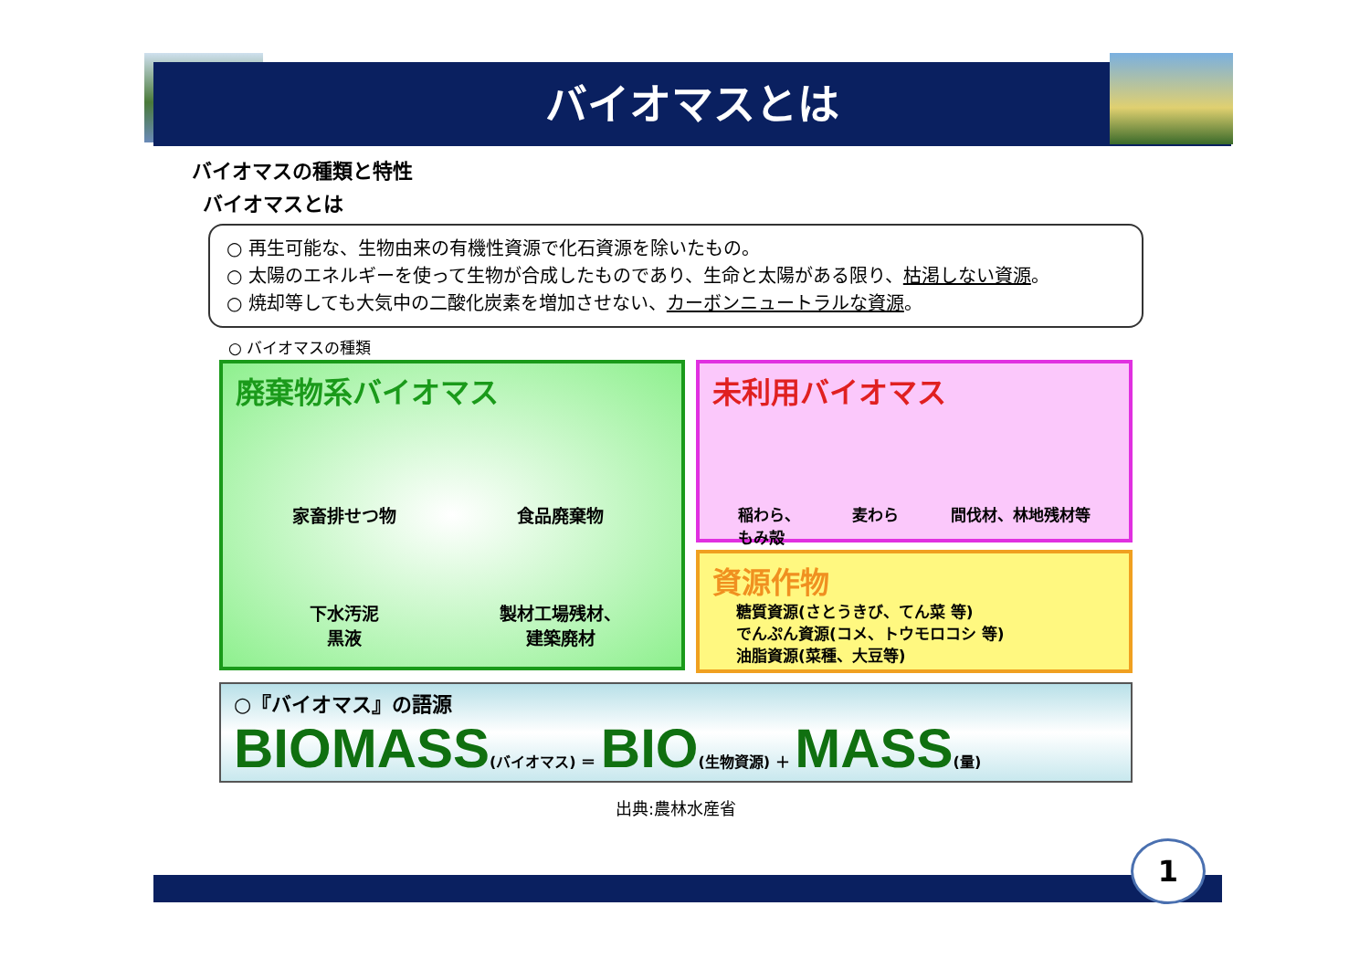バイオマスとは
バイオマスの種類と特性
バイオマスとは
○ 再生可能な、生物由来の有機性資源で化石資源を除いたもの。
○ 太陽のエネルギーを使って生物が合成したものであり、生命と太陽がある限り、枯渇しない資源。
○ 焼却等しても大気中の二酸化炭素を増加させない、カーボンニュートラルな資源。
○ バイオマスの種類
廃棄物系バイオマス
家畜排せつ物
食品廃棄物
下水汚泥
黒液
製材工場残材、
建築廃材
未利用バイオマス
稲わら、
もみ殻 麦わら 間伐材、林地残材等
資源作物
糖質資源(さとうきび、てん菜 等)
でんぷん資源(コメ、トウモロコシ 等)
油脂資源(菜種、大豆等)
○『バイオマス』の語源
BIOMASS(バイオマス) ＝ BIO(生物資源) ＋ MASS(量)
出典:農林水産省
1